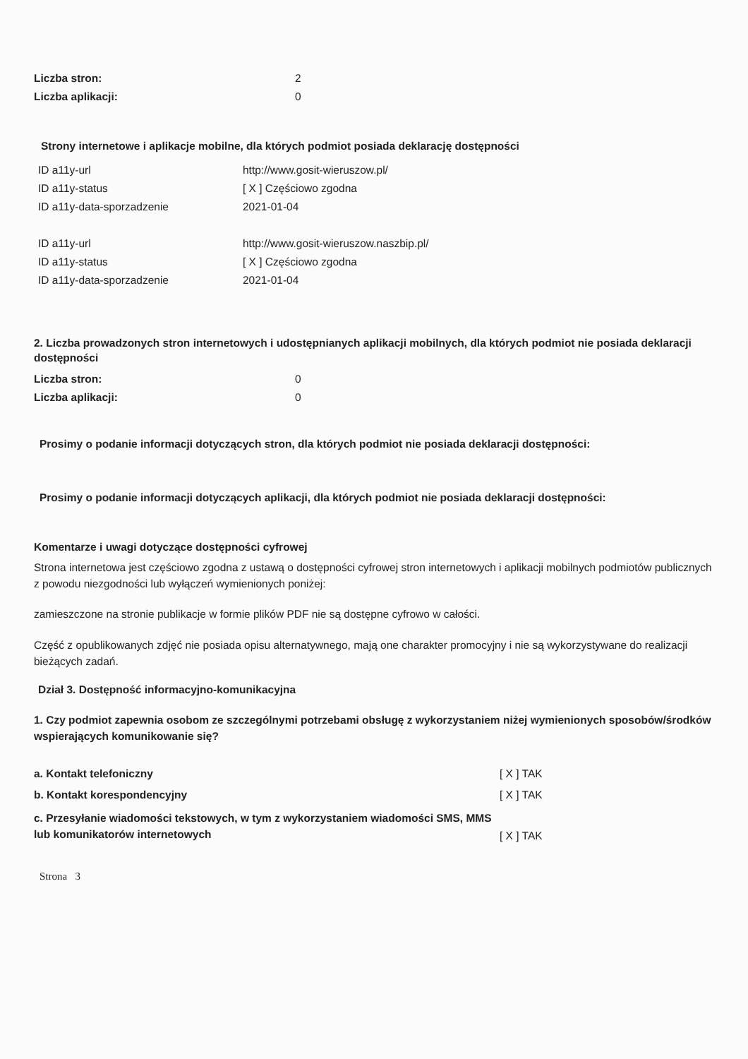| Liczba stron: | 2 |
| Liczba aplikacji: | 0 |
Strony internetowe i aplikacje mobilne, dla których podmiot posiada deklarację dostępności
| ID a11y-url | http://www.gosit-wieruszow.pl/ |
| ID a11y-status | [ X ] Częściowo zgodna |
| ID a11y-data-sporzadzenie | 2021-01-04 |
| ID a11y-url | http://www.gosit-wieruszow.naszbip.pl/ |
| ID a11y-status | [ X ] Częściowo zgodna |
| ID a11y-data-sporzadzenie | 2021-01-04 |
2. Liczba prowadzonych stron internetowych i udostępnianych aplikacji mobilnych, dla których podmiot nie posiada deklaracji dostępności
| Liczba stron: | 0 |
| Liczba aplikacji: | 0 |
Prosimy o podanie informacji dotyczących stron, dla których podmiot nie posiada deklaracji dostępności:
Prosimy o podanie informacji dotyczących aplikacji, dla których podmiot nie posiada deklaracji dostępności:
Komentarze i uwagi dotyczące dostępności cyfrowej
Strona internetowa jest częściowo zgodna z ustawą o dostępności cyfrowej stron internetowych i aplikacji mobilnych podmiotów publicznych z powodu niezgodności lub wyłączeń wymienionych poniżej:
zamieszczone na stronie publikacje w formie plików PDF nie są dostępne cyfrowo w całości.
Część z opublikowanych zdjęć nie posiada opisu alternatywnego, mają one charakter promocyjny i nie są wykorzystywane do realizacji bieżących zadań.
Dział 3. Dostępność informacyjno-komunikacyjna
1. Czy podmiot zapewnia osobom ze szczególnymi potrzebami obsługę z wykorzystaniem niżej wymienionych sposobów/środków wspierających komunikowanie się?
| a. Kontakt telefoniczny | [ X ] TAK |
| b. Kontakt korespondencyjny | [ X ] TAK |
| c. Przesyłanie wiadomości tekstowych, w tym z wykorzystaniem wiadomości SMS, MMS lub komunikatorów internetowych | [ X ] TAK |
Strona 3